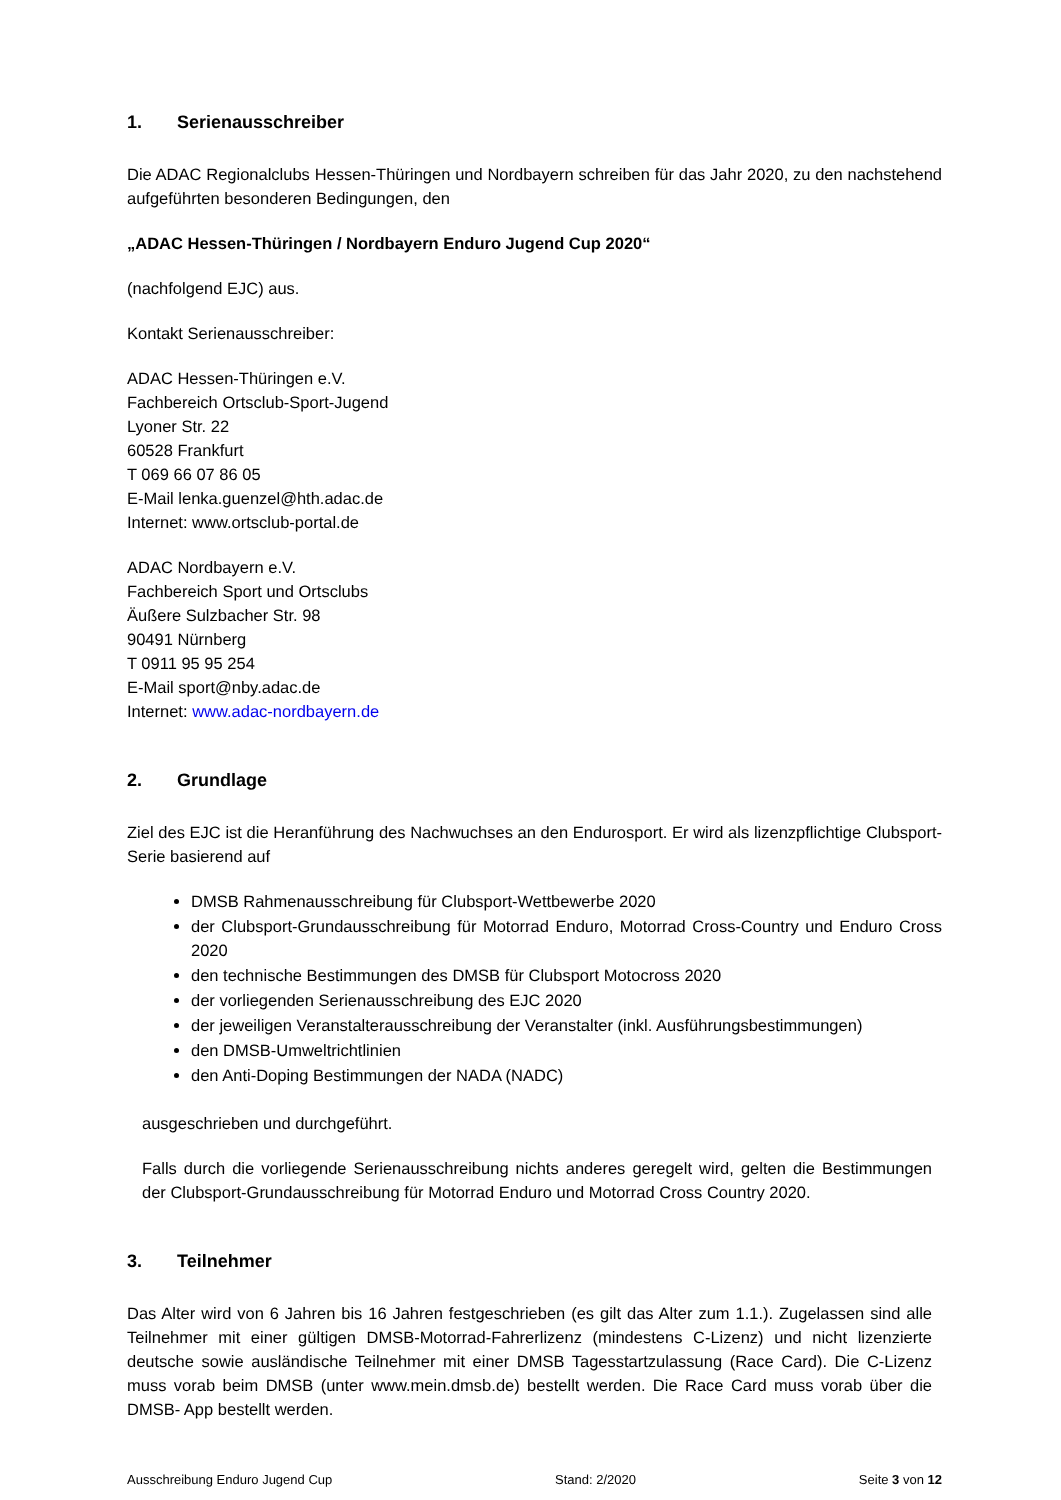1. Serienausschreiber
Die ADAC Regionalclubs Hessen-Thüringen und Nordbayern schreiben für das Jahr 2020, zu den nachstehend aufgeführten besonderen Bedingungen, den
„ADAC Hessen-Thüringen / Nordbayern Enduro Jugend Cup 2020“
(nachfolgend EJC) aus.
Kontakt Serienausschreiber:
ADAC Hessen-Thüringen e.V.
Fachbereich Ortsclub-Sport-Jugend
Lyoner Str. 22
60528 Frankfurt
T 069 66 07 86 05
E-Mail lenka.guenzel@hth.adac.de
Internet: www.ortsclub-portal.de
ADAC Nordbayern e.V.
Fachbereich Sport und Ortsclubs
Äußere Sulzbacher Str. 98
90491 Nürnberg
T 0911 95 95 254
E-Mail sport@nby.adac.de
Internet: www.adac-nordbayern.de
2. Grundlage
Ziel des EJC ist die Heranführung des Nachwuchses an den Endurosport. Er wird als lizenzpflichtige Clubsport- Serie basierend auf
DMSB Rahmenausschreibung für Clubsport-Wettbewerbe 2020
der Clubsport-Grundausschreibung für Motorrad Enduro, Motorrad Cross-Country und Enduro Cross 2020
den technische Bestimmungen des DMSB für Clubsport Motocross 2020
der vorliegenden Serienausschreibung des EJC 2020
der jeweiligen Veranstalterausschreibung der Veranstalter (inkl. Ausführungsbestimmungen)
den DMSB-Umweltrichtlinien
den Anti-Doping Bestimmungen der NADA (NADC)
ausgeschrieben und durchgeführt.
Falls durch die vorliegende Serienausschreibung nichts anderes geregelt wird, gelten die Bestimmungen der Clubsport-Grundausschreibung für Motorrad Enduro und Motorrad Cross Country 2020.
3. Teilnehmer
Das Alter wird von 6 Jahren bis 16 Jahren festgeschrieben (es gilt das Alter zum 1.1.). Zugelassen sind alle Teilnehmer mit einer gültigen DMSB-Motorrad-Fahrerlizenz (mindestens C-Lizenz) und nicht lizenzierte deutsche sowie ausländische Teilnehmer mit einer DMSB Tagesstartzulassung (Race Card). Die C-Lizenz muss vorab beim DMSB (unter www.mein.dmsb.de) bestellt werden. Die Race Card muss vorab über die DMSB- App bestellt werden.
Ausschreibung Enduro Jugend Cup Stand: 2/2020 Seite 3 von 12